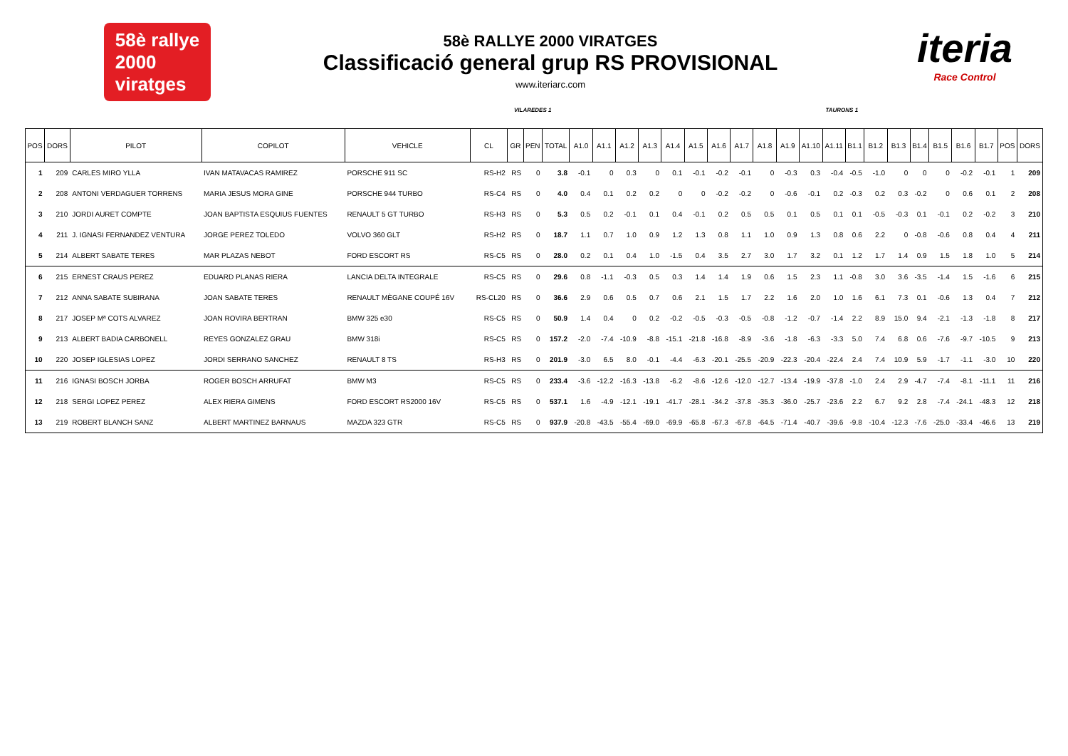58è rallye
2000
viratges
58è RALLYE 2000 VIRATGES
Classificació general grup RS PROVISIONAL
www.iteriarc.com
iteria
Race Control
VILAREDES 1 TAURONS 1
| POS | DORS | PILOT | COPILOT | VEHICLE | CL | GR | PEN | TOTAL | A1.0 | A1.1 | A1.2 | A1.3 | A1.4 | A1.5 | A1.6 | A1.7 | A1.8 | A1.9 | A1.10 | A1.11 | B1.1 | B1.2 | B1.3 | B1.4 | B1.5 | B1.6 | B1.7 | POS | DORS |
| --- | --- | --- | --- | --- | --- | --- | --- | --- | --- | --- | --- | --- | --- | --- | --- | --- | --- | --- | --- | --- | --- | --- | --- | --- | --- | --- | --- | --- | --- |
| 1 | 209 | CARLES MIRO YLLA | IVAN MATAVACAS RAMIREZ | PORSCHE 911 SC | RS-H2 | RS | 0 | 3.8 | -0.1 | 0 | 0.3 | 0 | 0.1 | -0.1 | -0.2 | -0.1 | 0 | -0.3 | 0.3 | -0.4 | -0.5 | -1.0 | 0 | 0 | 0 | -0.2 | -0.1 | 1 | 209 |
| 2 | 208 | ANTONI VERDAGUER TORRENS | MARIA JESUS MORA GINE | PORSCHE 944 TURBO | RS-C4 | RS | 0 | 4.0 | 0.4 | 0.1 | 0.2 | 0.2 | 0 | 0 | -0.2 | -0.2 | 0 | -0.6 | -0.1 | 0.2 | -0.3 | 0.2 | 0.3 | -0.2 | 0 | 0.6 | 0.1 | 2 | 208 |
| 3 | 210 | JORDI AURET COMPTE | JOAN BAPTISTA ESQUIUS FUENTES | RENAULT 5 GT TURBO | RS-H3 | RS | 0 | 5.3 | 0.5 | 0.2 | -0.1 | 0.1 | 0.4 | -0.1 | 0.2 | 0.5 | 0.5 | 0.1 | 0.5 | 0.1 | 0.1 | -0.5 | -0.3 | 0.1 | -0.1 | 0.2 | -0.2 | 3 | 210 |
| 4 | 211 | J. IGNASI FERNANDEZ VENTURA | JORGE PEREZ TOLEDO | VOLVO 360 GLT | RS-H2 | RS | 0 | 18.7 | 1.1 | 0.7 | 1.0 | 0.9 | 1.2 | 1.3 | 0.8 | 1.1 | 1.0 | 0.9 | 1.3 | 0.8 | 0.6 | 2.2 | 0 | -0.8 | -0.6 | 0.8 | 0.4 | 4 | 211 |
| 5 | 214 | ALBERT SABATE TERES | MAR PLAZAS NEBOT | FORD ESCORT RS | RS-C5 | RS | 0 | 28.0 | 0.2 | 0.1 | 0.4 | 1.0 | -1.5 | 0.4 | 3.5 | 2.7 | 3.0 | 1.7 | 3.2 | 0.1 | 1.2 | 1.7 | 1.4 | 0.9 | 1.5 | 1.8 | 1.0 | 5 | 214 |
| 6 | 215 | ERNEST CRAUS PEREZ | EDUARD PLANAS RIERA | LANCIA DELTA INTEGRALE | RS-C5 | RS | 0 | 29.6 | 0.8 | -1.1 | -0.3 | 0.5 | 0.3 | 1.4 | 1.4 | 1.9 | 0.6 | 1.5 | 2.3 | 1.1 | -0.8 | 3.0 | 3.6 | -3.5 | -1.4 | 1.5 | -1.6 | 6 | 215 |
| 7 | 212 | ANNA SABATE SUBIRANA | JOAN SABATE TERES | RENAULT MÈGANE COUPÉ 16V | RS-CL20 | RS | 0 | 36.6 | 2.9 | 0.6 | 0.5 | 0.7 | 0.6 | 2.1 | 1.5 | 1.7 | 2.2 | 1.6 | 2.0 | 1.0 | 1.6 | 6.1 | 7.3 | 0.1 | -0.6 | 1.3 | 0.4 | 7 | 212 |
| 8 | 217 | JOSEP Mª COTS ALVAREZ | JOAN ROVIRA BERTRAN | BMW 325 e30 | RS-C5 | RS | 0 | 50.9 | 1.4 | 0.4 | 0 | 0.2 | -0.2 | -0.5 | -0.3 | -0.5 | -0.8 | -1.2 | -0.7 | -1.4 | 2.2 | 8.9 | 15.0 | 9.4 | -2.1 | -1.3 | -1.8 | 8 | 217 |
| 9 | 213 | ALBERT BADIA CARBONELL | REYES GONZALEZ GRAU | BMW 318i | RS-C5 | RS | 0 | 157.2 | -2.0 | -7.4 | -10.9 | -8.8 | -15.1 | -21.8 | -16.8 | -8.9 | -3.6 | -1.8 | -6.3 | -3.3 | 5.0 | 7.4 | 6.8 | 0.6 | -7.6 | -9.7 | -10.5 | 9 | 213 |
| 10 | 220 | JOSEP IGLESIAS LOPEZ | JORDI SERRANO SANCHEZ | RENAULT 8 TS | RS-H3 | RS | 0 | 201.9 | -3.0 | 6.5 | 8.0 | -0.1 | -4.4 | -6.3 | -20.1 | -25.5 | -20.9 | -22.3 | -20.4 | -22.4 | 2.4 | 7.4 | 10.9 | 5.9 | -1.7 | -1.1 | -3.0 | 10 | 220 |
| 11 | 216 | IGNASI BOSCH JORBA | ROGER BOSCH ARRUFAT | BMW M3 | RS-C5 | RS | 0 | 233.4 | -3.6 | -12.2 | -16.3 | -13.8 | -6.2 | -8.6 | -12.6 | -12.0 | -12.7 | -13.4 | -19.9 | -37.8 | -1.0 | 2.4 | 2.9 | -4.7 | -7.4 | -8.1 | -11.1 | 11 | 216 |
| 12 | 218 | SERGI LOPEZ PEREZ | ALEX RIERA GIMENS | FORD ESCORT RS2000 16V | RS-C5 | RS | 0 | 537.1 | 1.6 | -4.9 | -12.1 | -19.1 | -41.7 | -28.1 | -34.2 | -37.8 | -35.3 | -36.0 | -25.7 | -23.6 | 2.2 | 6.7 | 9.2 | 2.8 | -7.4 | -24.1 | -48.3 | 12 | 218 |
| 13 | 219 | ROBERT BLANCH SANZ | ALBERT MARTINEZ BARNAUS | MAZDA 323 GTR | RS-C5 | RS | 0 | 937.9 | -20.8 | -43.5 | -55.4 | -69.0 | -69.9 | -65.8 | -67.3 | -67.8 | -64.5 | -71.4 | -40.7 | -39.6 | -9.8 | -10.4 | -12.3 | -7.6 | -25.0 | -33.4 | -46.6 | 13 | 219 |